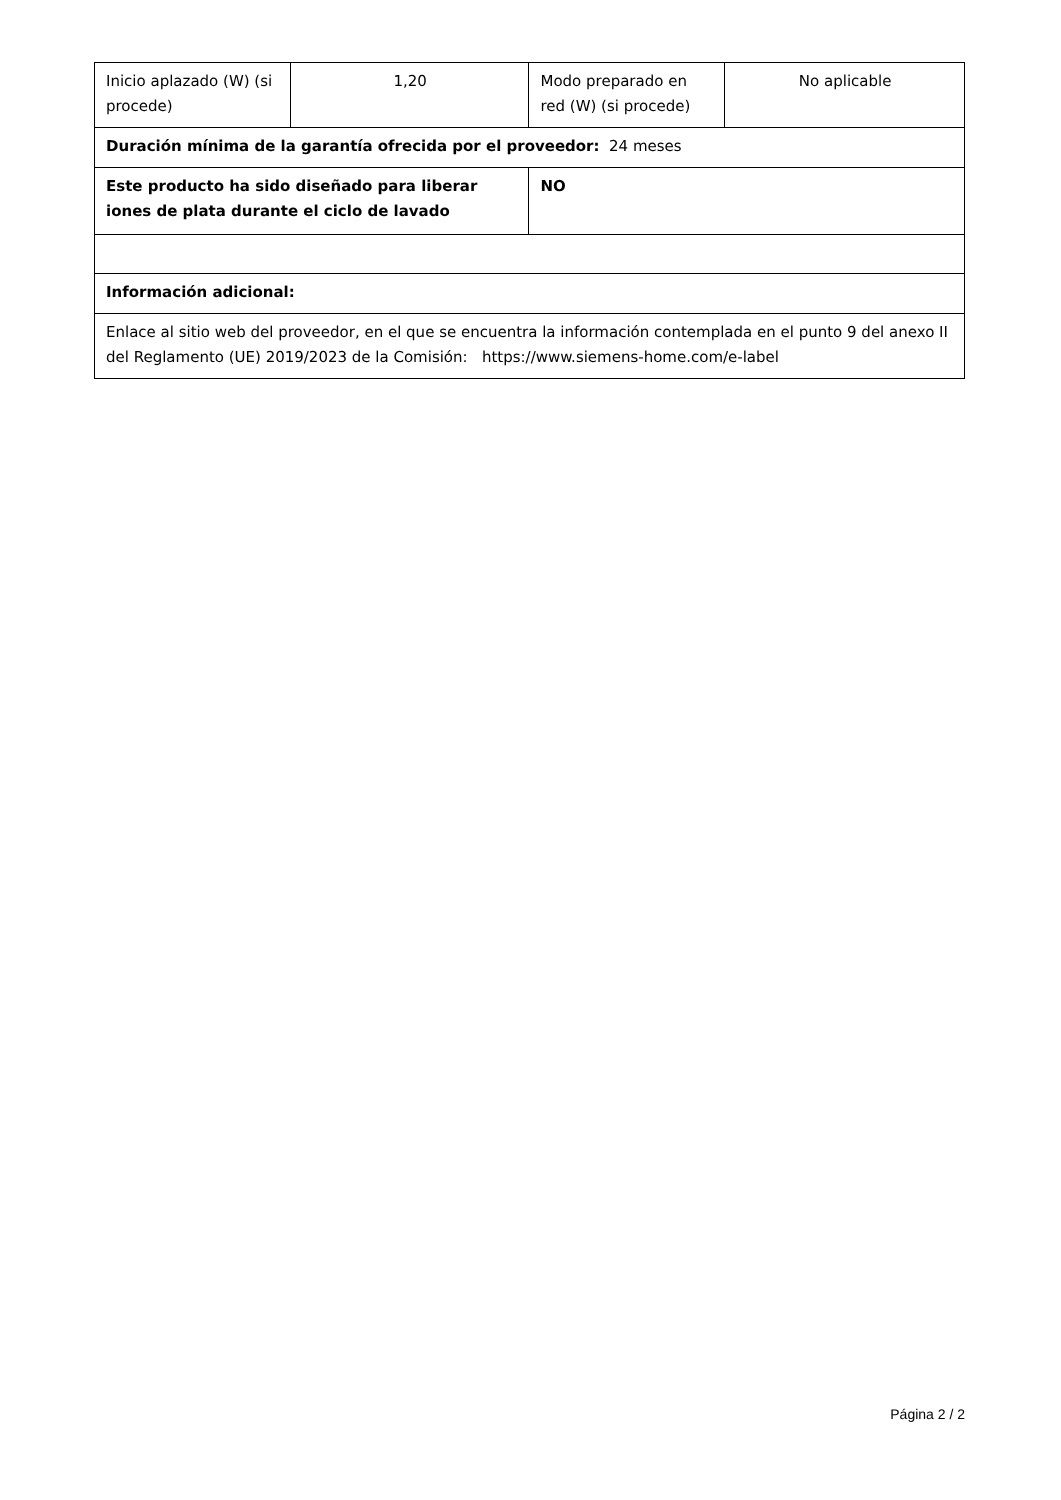| Inicio aplazado (W) (si procede) | 1,20 | Modo preparado en red (W) (si procede) | No aplicable |
| Duración mínima de la garantía ofrecida por el proveedor: 24 meses | | | |
| Este producto ha sido diseñado para liberar iones de plata durante el ciclo de lavado | | NO | |
| Información adicional: | | | |
| Enlace al sitio web del proveedor, en el que se encuentra la información contemplada en el punto 9 del anexo II del Reglamento (UE) 2019/2023 de la Comisión: https://www.siemens-home.com/e-label | | | |
Página 2 / 2